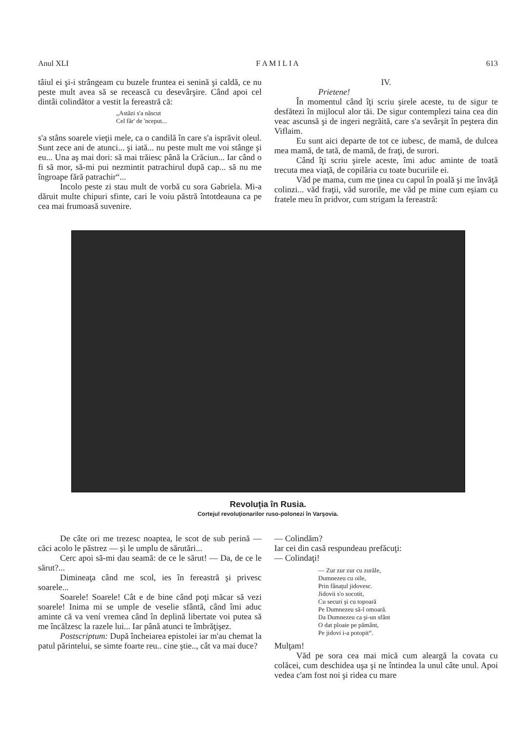Anul XLI F A M I L I A 613
tâiul ei şi-i strângeam cu buzele fruntea ei senină şi caldă, ce nu peste mult avea să se recească cu desevârşire. Când apoi cel dintâi colindător a vestit la fereastră că:
„Astăzi s'a născut
Cel făr' de 'nceput...
s'a stâns soarele vieţii mele, ca o candilă în care s'a isprăvit oleul. Sunt zece ani de atunci... şi iată... nu peste mult me voi stânge şi eu... Una aş mai dori: să mai trăiesc până la Crăciun... Iar când o fi să mor, să-mi pui nezmintit patrachirul după cap... să nu me îngroape fără patrachir“...
Incolo peste zi stau mult de vorbă cu sora Gabriela. Mi-a dăruit multe chipuri sfinte, cari le voiu păstră întotdeauna ca pe cea mai frumoasă suvenire.
IV.
Prietene!
În momentul când îţi scriu şirele aceste, tu de sigur te desfătezi în mijlocul alor tăi. De sigur contemplezi taina cea din veac ascunsă şi de ingeri negrăită, care s'a sevârşit în peştera din Viflaim.
Eu sunt aici departe de tot ce iubesc, de mamă, de dulcea mea mamă, de tată, de mamă, de fraţi, de surori.
Când îţi scriu şirele aceste, îmi aduc aminte de toată trecuta mea viaţă, de copilăria cu toate bucuriile ei.
Văd pe mama, cum me ţinea cu capul în poală şi me învăţă colinzi... văd fraţii, văd surorile, me văd pe mine cum eşiam cu fratele meu în pridvor, cum strigam la fereastră:
Revoluţia în Rusia.
Cortejul revoluţionarilor ruso-polonezi în Varşovia.
De câte ori me trezesc noaptea, le scot de sub perină — căci acolo le păstrez — şi le umplu de sărutări...
Cerc apoi să-mi dau seamă: de ce le sărut! — Da, de ce le sărut?...
Dimineaţa când me scol, ies în fereastră şi privesc soarele...
Soarele! Soarele! Cât e de bine când poţi măcar să vezi soarele! Inima mi se umple de veselie sfântă, când îmi aduc aminte că va vení vremea când în deplină libertate voi putea să me încălzesc la razele lui... Iar până atunci te îmbrăţişez.
Postscriptum: După încheiarea epistolei iar m'au chemat la patul părintelui, se simte foarte reu.. cine ştie.., cât va mai duce?
— Colindăm?
Iar cei din casă respundeau prefăcuţi:
— Colindaţi!
— Zur zur zur cu zurăle,
Dumnezeu cu oile,
Prin fânaţul jidovesc.
Jidovii s'o socotit,
Cu securi şi cu topoară
Pe Dumnezeu să-l omoară.
Da Dumnezeu ca şi-un sfânt
O dat ploaie pe pământ,
Pe jidovi i-a potopit“.
Mulţam!
Văd pe sora cea mai mică cum aleargă la covata cu colăcei, cum deschidea uşa şi ne întindea la unul câte unul. Apoi vedea c'am fost noi şi ridea cu mare